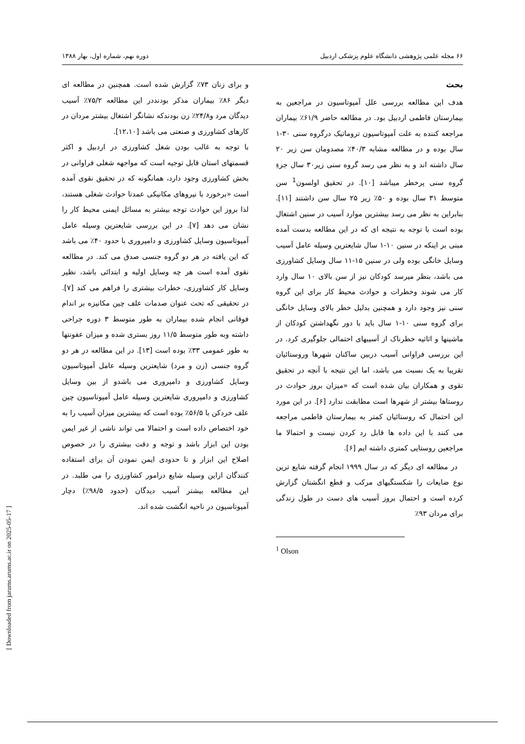۶۶ مجله علمی پژوهشی دانشگاه علوم پزشکی اردبیل دوره نهم، شماره اول، بهار ۱۳۸۸
بحث
هدف این مطالعه بررسی علل آمپوتاسیون در مراجعین به بیمارستان فاطمی اردبیل بود. در مطالعه حاضر ۶۱/۹٪ بیماران مراجعه کننده به علت آمپوتاسیون تروماتیک درگروه سنی ۳۰-۱ سال بوده و در مطالعه مشابه ۴۰/۳٪ مصدومان سن زیر ۲۰ سال داشته اند و به نظر می رسد گروه سنی زیر۳۰ سال جزءِ گروه سنی پرخطر میباشد [۱۰]. در تحقیق اولسون<sup>1</sup> سن متوسط ۳۱ سال بوده و ۵۰٪ زیر ۲۵ سال سن داشتند [۱۱]. بنابراین به نظر می رسد بیشترین موارد آسیب در سنین اشتغال بوده است با توجه به نتیجه ای که در این مطالعه بدست آمده مبنی بر اینکه در سنین ۱۰-۱ سال شایعترین وسیله عامل آسیب وسایل خانگی بوده ولی در سنین ۱۵-۱۱ سال وسایل کشاورزی می باشد، بنظر میرسد کودکان نیز از سن بالای ۱۰ سال وارد کار می شوند وخطرات و حوادث محیط کار برای این گروه سنی نیز وجود دارد و همچنین بدلیل خطر بالای وسایل خانگی برای گروه سنی ۱۰-۱ سال باید با دور نگهداشتن کودکان از ماشینها و اثاثیه خطرناک از آسیبهای احتمالی جلوگیری کرد. در این بررسی فراوانی آسیب دربین ساکنان شهرها وروستائیان تقریبا به یک نسبت می باشد، اما این نتیجه با آنچه در تحقیق تقوی و همکاران بیان شده است که «میزان بروز حوادث در روستاها بیشتر از شهرها است مطابقت ندارد [۶]. در این مورد این احتمال که روستائیان کمتر به بیمارستان فاطمی مراجعه می کنند با این داده ها قابل رد کردن نیست و احتمالا ما مراجعین روستایی کمتری داشته ایم [۶].
در مطالعه ای دیگر که در سال ۱۹۹۹ انجام گرفته شایع ترین نوع ضایعات را شکستگیهای مرکب و قطع انگشتان گزارش کرده است و احتمال بروز آسیب های دست در طول زندگی برای مردان ۹۳٪
<sup>1</sup> Olson
و برای زنان ۷۳٪ گزارش شده است. همچنین در مطالعه ای دیگر ۸۶٪ بیماران مذکر بودنددر این مطالعه ۷۵/۲٪ آسیب دیدگان مرد و۲۴/۸٪ زن بودندکه نشانگر اشتغال بیشتر مردان در کارهای کشاورزی و صنعتی می باشد [۱۲،۱۰].
با توجه به غالب بودن شغل کشاورزی در اردبیل و اکثر قسمتهای استان قابل توجیه است که مواجهه شغلی فراوانی در بخش کشاورزی وجود دارد، همانگونه که در تحقیق نقوی آمده است «برخورد با نیروهای مکانیکی عمدتا حوادث شغلی هستند، لذا بروز این حوادث توجه بیشتر به مسائل ایمنی محیط کار را نشان می دهد [۷]. در این بررسی شایعترین وسیله عامل آمپوتاسیون وسایل کشاورزی و دامپروری با حدود ۴۰٪ می باشد که این یافته در هر دو گروه جنسی صدق می کند. در مطالعه نقوی آمده است هر چه وسایل اولیه و ابتدائی باشد، نظیر وسایل کار کشاورزی، خطرات بیشتری را فراهم می کند [۷]. در تحقیقی که تحت عنوان صدمات علف چین مکانیزه بر اندام فوقانی انجام شده بیماران به طور متوسط ۳ دوره جراحی داشته وبه طور متوسط ۱۱/۵ روز بستری شده و میزان عفونتها به طور عمومی ۳۳٪ بوده است [۱۳]. در این مطالعه در هر دو گروه جنسی (زن و مرد) شایعترین وسیله عامل آمپوتاسیون وسایل کشاورزی و دامپروری می باشدو از بین وسایل کشاورزی و دامپروری شایعترین وسیله عامل آمپوتاسیون چین علف خردکن با ۵۶/۵٪ بوده است که بیشترین میزان آسیب را به خود اختصاص داده است و احتمالا می تواند ناشی از غیر ایمن بودن این ابزار باشد و توجه و دقت بیشتری را در خصوص اصلاح این ابزار و تا حدودی ایمن نمودن آن برای استفاده کنندگان ازاین وسیله شایع درامور کشاورزی را می طلبد. در این مطالعه بیشتر آسیب دیدگان (حدود ۹۸/۵٪) دچار آمپوتاسیون در ناحیه انگشت شده اند.
[ Downloaded from jarums.arums.ac.ir on 2025-05-17 ]